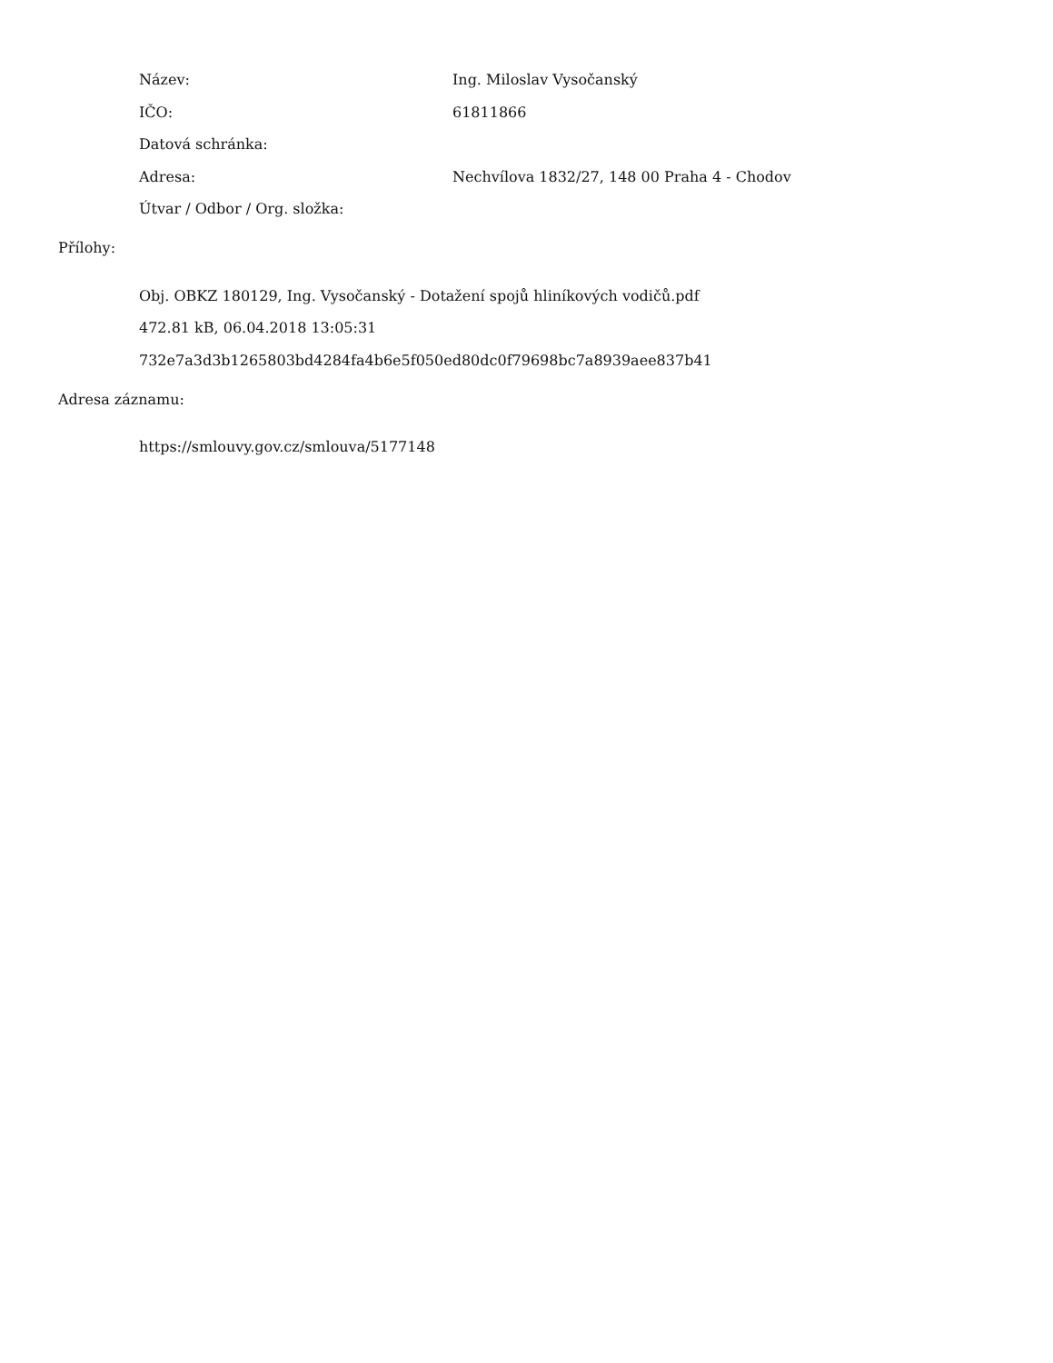Název: Ing. Miloslav Vysočanský
IČO: 61811866
Datová schránka:
Adresa:
Nechvílova 1832/27, 148 00 Praha 4 - Chodov
Útvar / Odbor / Org. složka:
Přílohy:
Obj. OBKZ 180129, Ing. Vysočanský - Dotažení spojů hliníkových vodičů.pdf
472.81 kB, 06.04.2018 13:05:31
732e7a3d3b1265803bd4284fa4b6e5f050ed80dc0f79698bc7a8939aee837b41
Adresa záznamu:
https://smlouvy.gov.cz/smlouva/5177148